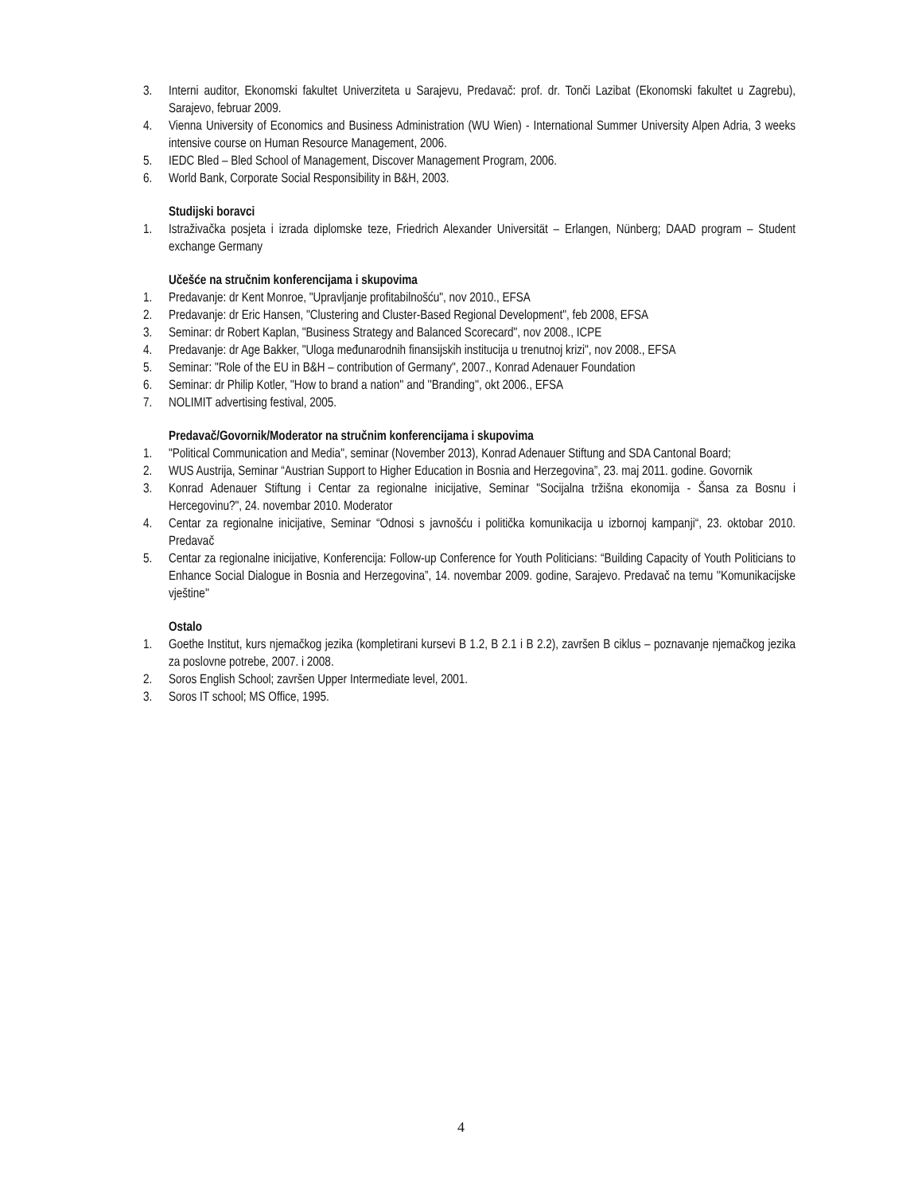3. Interni auditor, Ekonomski fakultet Univerziteta u Sarajevu, Predavač: prof. dr. Tonči Lazibat (Ekonomski fakultet u Zagrebu), Sarajevo, februar 2009.
4. Vienna University of Economics and Business Administration (WU Wien) - International Summer University Alpen Adria, 3 weeks intensive course on Human Resource Management, 2006.
5. IEDC Bled – Bled School of Management, Discover Management Program, 2006.
6. World Bank, Corporate Social Responsibility in B&H, 2003.
Studijski boravci
1. Istraživačka posjeta i izrada diplomske teze, Friedrich Alexander Universität – Erlangen, Nünberg; DAAD program – Student exchange Germany
Učešće na stručnim konferencijama i skupovima
1. Predavanje: dr Kent Monroe, "Upravljanje profitabilnošću", nov 2010., EFSA
2. Predavanje: dr Eric Hansen, "Clustering and Cluster-Based Regional Development", feb 2008, EFSA
3. Seminar: dr Robert Kaplan, "Business Strategy and Balanced Scorecard", nov 2008., ICPE
4. Predavanje: dr Age Bakker, "Uloga međunarodnih finansijskih institucija u trenutnoj krizi", nov 2008., EFSA
5. Seminar: "Role of the EU in B&H – contribution of Germany", 2007., Konrad Adenauer Foundation
6. Seminar: dr Philip Kotler, ''How to brand a nation'' and ''Branding'', okt 2006., EFSA
7. NOLIMIT advertising festival, 2005.
Predavač/Govornik/Moderator na stručnim konferencijama i skupovima
1. "Political Communication and Media", seminar (November 2013), Konrad Adenauer Stiftung and SDA Cantonal Board;
2. WUS Austrija, Seminar “Austrian Support to Higher Education in Bosnia and Herzegovina”, 23. maj 2011. godine. Govornik
3. Konrad Adenauer Stiftung i Centar za regionalne inicijative, Seminar "Socijalna tržišna ekonomija - Šansa za Bosnu i Hercegovinu?", 24. novembar 2010. Moderator
4. Centar za regionalne inicijative, Seminar “Odnosi s javnošću i politička komunikacija u izbornoj kampanji“, 23. oktobar 2010. Predavač
5. Centar za regionalne inicijative, Konferencija: Follow-up Conference for Youth Politicians: “Building Capacity of Youth Politicians to Enhance Social Dialogue in Bosnia and Herzegovina”, 14. novembar 2009. godine, Sarajevo. Predavač na temu ''Komunikacijske vještine''
Ostalo
1. Goethe Institut, kurs njemačkog jezika (kompletirani kursevi B 1.2, B 2.1 i B 2.2), završen B ciklus – poznavanje njemačkog jezika za poslovne potrebe, 2007. i 2008.
2. Soros English School; završen Upper Intermediate level, 2001.
3. Soros IT school; MS Office, 1995.
4